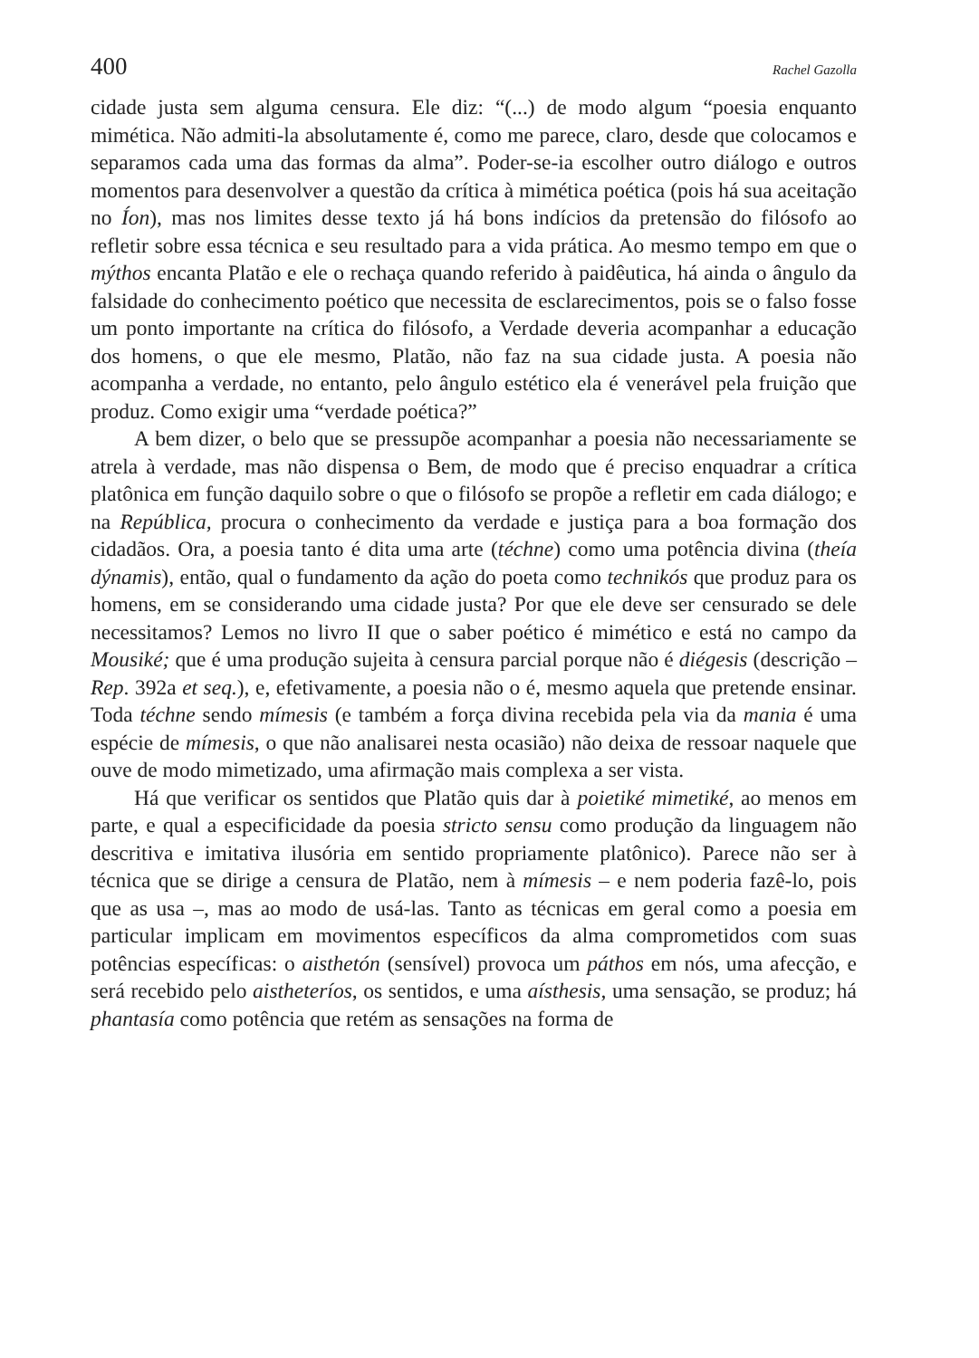400 Rachel Gazolla
cidade justa sem alguma censura. Ele diz: “(...) de modo algum “poesia enquanto mimética. Não admiti-la absolutamente é, como me parece, claro, desde que colocamos e separamos cada uma das formas da alma”. Poder-se-ia escolher outro diálogo e outros momentos para desenvolver a questão da crítica à mimética poética (pois há sua aceitação no Íon), mas nos limites desse texto já há bons indícios da pretensão do filósofo ao refletir sobre essa técnica e seu resultado para a vida prática. Ao mesmo tempo em que o mýthos encanta Platão e ele o rechaça quando referido à paidêutica, há ainda o ângulo da falsidade do conhecimento poético que necessita de esclarecimentos, pois se o falso fosse um ponto importante na crítica do filósofo, a Verdade deveria acompanhar a educação dos homens, o que ele mesmo, Platão, não faz na sua cidade justa. A poesia não acompanha a verdade, no entanto, pelo ângulo estético ela é venerável pela fruição que produz. Como exigir uma “verdade poética?”
A bem dizer, o belo que se pressupõe acompanhar a poesia não necessariamente se atrela à verdade, mas não dispensa o Bem, de modo que é preciso enquadrar a crítica platônica em função daquilo sobre o que o filósofo se propõe a refletir em cada diálogo; e na República, procura o conhecimento da verdade e justiça para a boa formação dos cidadãos. Ora, a poesia tanto é dita uma arte (téchne) como uma potência divina (theía dýnamis), então, qual o fundamento da ação do poeta como technikós que produz para os homens, em se considerando uma cidade justa? Por que ele deve ser censurado se dele necessitamos? Lemos no livro II que o saber poético é mimético e está no campo da Mousiké; que é uma produção sujeita à censura parcial porque não é diégesis (descrição – Rep. 392a et seq.), e, efetivamente, a poesia não o é, mesmo aquela que pretende ensinar. Toda téchne sendo mímesis (e também a força divina recebida pela via da mania é uma espécie de mímesis, o que não analisarei nesta ocasião) não deixa de ressoar naquele que ouve de modo mimetizado, uma afirmação mais complexa a ser vista.
Há que verificar os sentidos que Platão quis dar à poietiké mimetiké, ao menos em parte, e qual a especificidade da poesia stricto sensu como produção da linguagem não descritiva e imitativa ilusória em sentido propriamente platônico). Parece não ser à técnica que se dirige a censura de Platão, nem à mímesis – e nem poderia fazê-lo, pois que as usa –, mas ao modo de usá-las. Tanto as técnicas em geral como a poesia em particular implicam em movimentos específicos da alma comprometidos com suas potências específicas: o aisthetón (sensível) provoca um páthos em nós, uma afecção, e será recebido pelo aistheteríos, os sentidos, e uma aísthesis, uma sensação, se produz; há phantasía como potência que retém as sensações na forma de